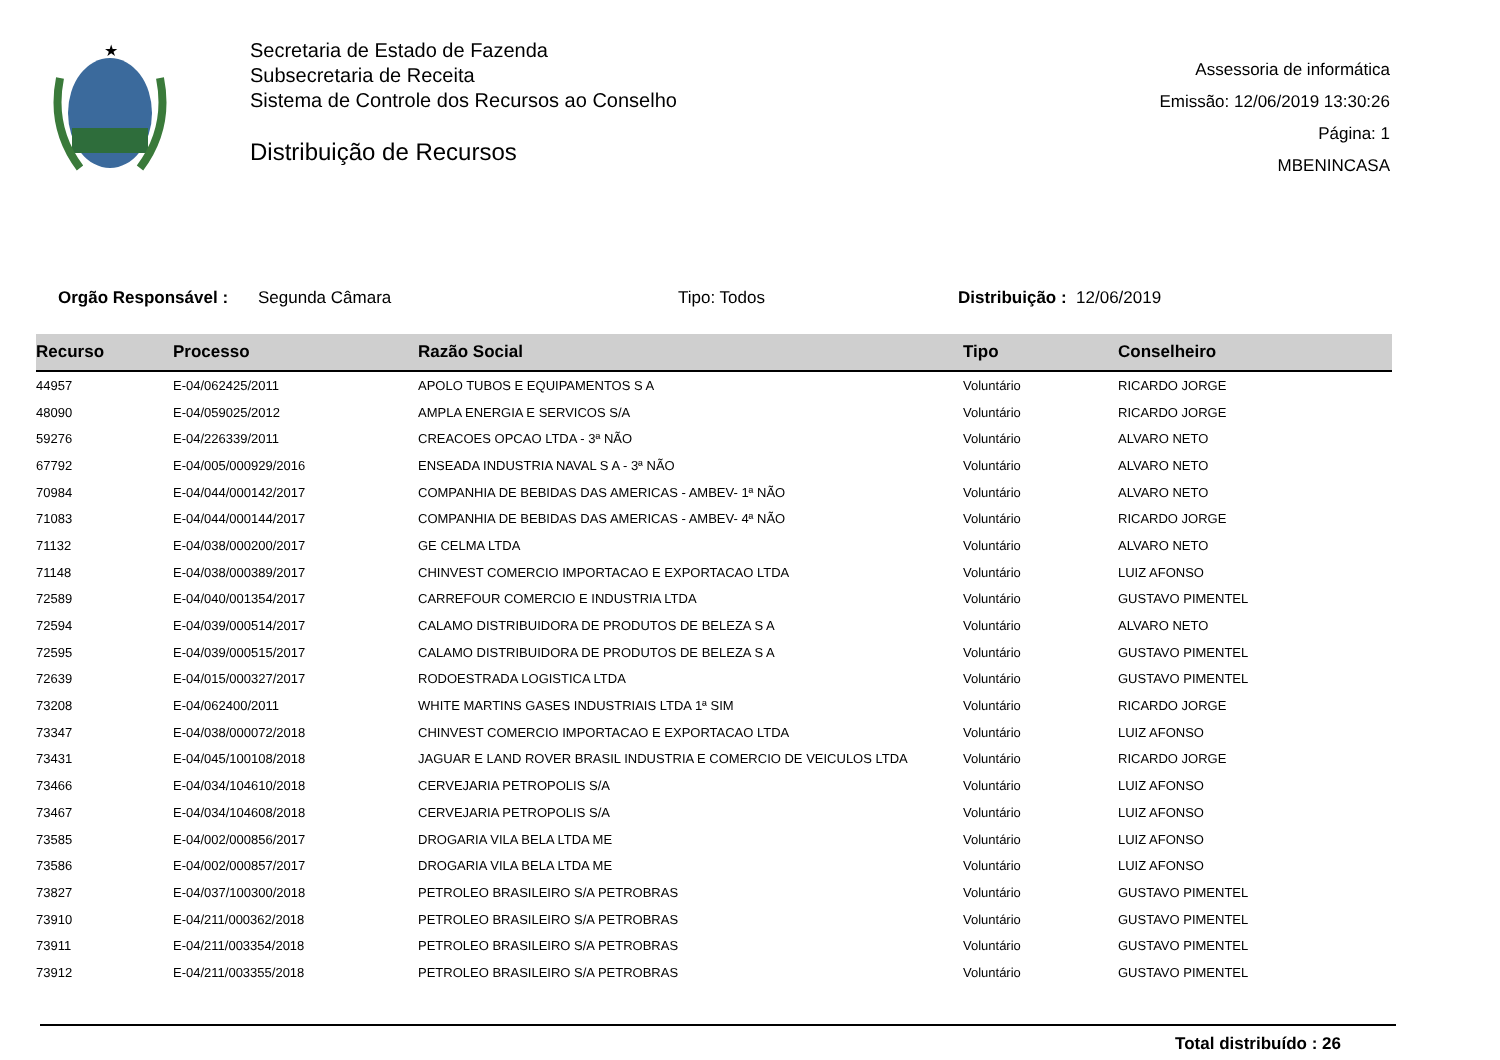★
Secretaria de Estado de Fazenda
Subsecretaria de Receita
Sistema de Controle dos Recursos ao Conselho
Distribuição de Recursos
Assessoria de informática
Emissão: 12/06/2019 13:30:26
Página: 1
MBENINCASA
Orgão Responsável : Segunda Câmara Tipo: Todos Distribuição : 12/06/2019
| Recurso | Processo | Razão Social | Tipo | Conselheiro |
| --- | --- | --- | --- | --- |
| 44957 | E-04/062425/2011 | APOLO TUBOS E EQUIPAMENTOS S A | Voluntário | RICARDO JORGE |
| 48090 | E-04/059025/2012 | AMPLA ENERGIA E SERVICOS S/A | Voluntário | RICARDO JORGE |
| 59276 | E-04/226339/2011 | CREACOES OPCAO LTDA - 3ª NÃO | Voluntário | ALVARO NETO |
| 67792 | E-04/005/000929/2016 | ENSEADA INDUSTRIA NAVAL S A - 3ª NÃO | Voluntário | ALVARO NETO |
| 70984 | E-04/044/000142/2017 | COMPANHIA DE BEBIDAS DAS AMERICAS - AMBEV- 1ª NÃO | Voluntário | ALVARO NETO |
| 71083 | E-04/044/000144/2017 | COMPANHIA DE BEBIDAS DAS AMERICAS - AMBEV- 4ª NÃO | Voluntário | RICARDO JORGE |
| 71132 | E-04/038/000200/2017 | GE CELMA LTDA | Voluntário | ALVARO NETO |
| 71148 | E-04/038/000389/2017 | CHINVEST COMERCIO IMPORTACAO E EXPORTACAO LTDA | Voluntário | LUIZ AFONSO |
| 72589 | E-04/040/001354/2017 | CARREFOUR COMERCIO E INDUSTRIA LTDA | Voluntário | GUSTAVO PIMENTEL |
| 72594 | E-04/039/000514/2017 | CALAMO DISTRIBUIDORA DE PRODUTOS DE BELEZA S A | Voluntário | ALVARO NETO |
| 72595 | E-04/039/000515/2017 | CALAMO DISTRIBUIDORA DE PRODUTOS DE BELEZA S A | Voluntário | GUSTAVO PIMENTEL |
| 72639 | E-04/015/000327/2017 | RODOESTRADA LOGISTICA LTDA | Voluntário | GUSTAVO PIMENTEL |
| 73208 | E-04/062400/2011 | WHITE MARTINS GASES INDUSTRIAIS LTDA 1ª SIM | Voluntário | RICARDO JORGE |
| 73347 | E-04/038/000072/2018 | CHINVEST COMERCIO IMPORTACAO E EXPORTACAO LTDA | Voluntário | LUIZ AFONSO |
| 73431 | E-04/045/100108/2018 | JAGUAR E LAND ROVER BRASIL INDUSTRIA E COMERCIO DE VEICULOS LTDA | Voluntário | RICARDO JORGE |
| 73466 | E-04/034/104610/2018 | CERVEJARIA PETROPOLIS S/A | Voluntário | LUIZ AFONSO |
| 73467 | E-04/034/104608/2018 | CERVEJARIA PETROPOLIS S/A | Voluntário | LUIZ AFONSO |
| 73585 | E-04/002/000856/2017 | DROGARIA VILA BELA LTDA ME | Voluntário | LUIZ AFONSO |
| 73586 | E-04/002/000857/2017 | DROGARIA VILA BELA LTDA ME | Voluntário | LUIZ AFONSO |
| 73827 | E-04/037/100300/2018 | PETROLEO BRASILEIRO S/A PETROBRAS | Voluntário | GUSTAVO PIMENTEL |
| 73910 | E-04/211/000362/2018 | PETROLEO BRASILEIRO S/A PETROBRAS | Voluntário | GUSTAVO PIMENTEL |
| 73911 | E-04/211/003354/2018 | PETROLEO BRASILEIRO S/A PETROBRAS | Voluntário | GUSTAVO PIMENTEL |
| 73912 | E-04/211/003355/2018 | PETROLEO BRASILEIRO S/A PETROBRAS | Voluntário | GUSTAVO PIMENTEL |
Total distribuído : 26